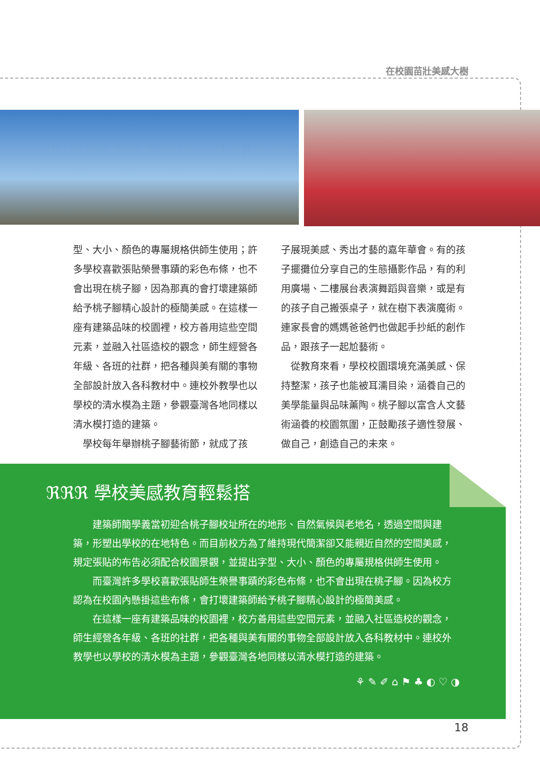在校園苗壯美感大樹
型、大小、顏色的專屬規格供師生使用；許多學校喜歡張貼榮譽事蹟的彩色布條，也不會出現在桃子腳，因為那真的會打壞建築師給予桃子腳精心設計的極簡美感。在這樣一座有建築品味的校園裡，校方善用這些空間元素，並融入社區造校的觀念，師生經營各年級、各班的社群，把各種與美有關的事物全部設計放入各科教材中。連校外教學也以學校的清水模為主題，參觀臺灣各地同樣以清水模打造的建築。
　學校每年舉辦桃子腳藝術節，就成了孩
子展現美感、秀出才藝的嘉年華會。有的孩子擺攤位分享自己的生態攝影作品，有的利用廣場、二樓展台表演舞蹈與音樂，或是有的孩子自己搬張桌子，就在樹下表演魔術。連家長會的媽媽爸爸們也做起手抄紙的創作品，跟孩子一起尬藝術。
　從教育來看，學校校園環境充滿美感、保持整潔，孩子也能被耳濡目染，涵養自己的美學能量與品味薰陶。桃子腳以富含人文藝術涵養的校園氛圍，正鼓勵孩子適性發展、做自己，創造自己的未來。
ℜℜℜ 學校美感教育輕鬆搭
建築師簡學義當初迎合桃子腳校址所在的地形、自然氣候與老地名，透過空間與建築，形塑出學校的在地特色。而目前校方為了維持現代簡潔卻又能親近自然的空間美感，規定張貼的布告必須配合校園景觀，並提出字型、大小、顏色的專屬規格供師生使用。
而臺灣許多學校喜歡張貼師生榮譽事蹟的彩色布條，也不會出現在桃子腳。因為校方認為在校園內懸掛這些布條，會打壞建築師給予桃子腳精心設計的極簡美感。
在這樣一座有建築品味的校園裡，校方善用這些空間元素，並融入社區造校的觀念，師生經營各年級、各班的社群，把各種與美有關的事物全部設計放入各科教材中。連校外教學也以學校的清水模為主題，參觀臺灣各地同樣以清水模打造的建築。
⚘ ✎ ✐ ⌂ ⚑ ♣ ◐ ♡ ◑
18